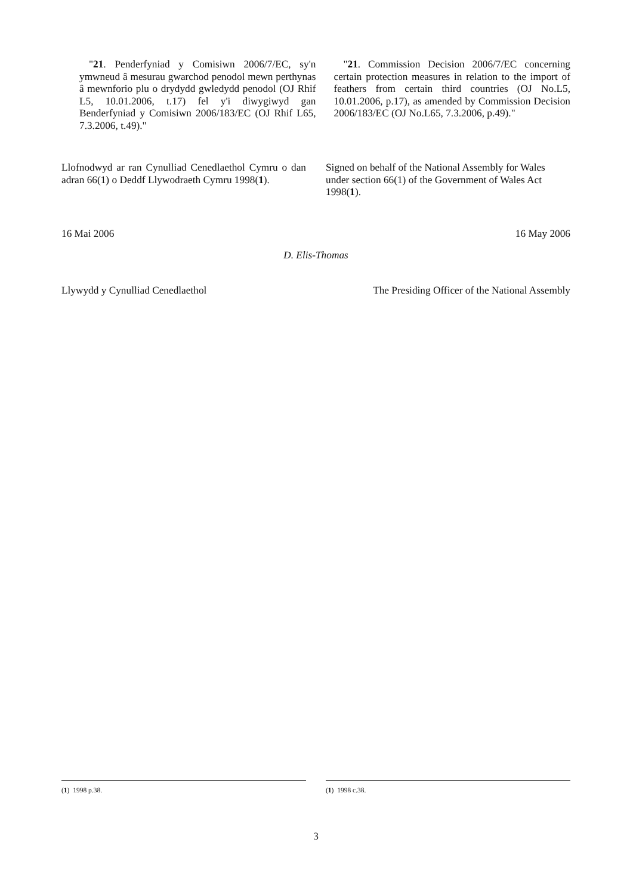"21. Penderfyniad y Comisiwn 2006/7/EC, sy'n ymwneud â mesurau gwarchod penodol mewn perthynas â mewnforio plu o drydydd gwledydd penodol (OJ Rhif L5, 10.01.2006, t.17) fel y'i diwygiwyd gan Benderfyniad y Comisiwn 2006/183/EC (OJ Rhif L65, 7.3.2006, t.49)."
"21. Commission Decision 2006/7/EC concerning certain protection measures in relation to the import of feathers from certain third countries (OJ No.L5, 10.01.2006, p.17), as amended by Commission Decision 2006/183/EC (OJ No.L65, 7.3.2006, p.49)."
Llofnodwyd ar ran Cynulliad Cenedlaethol Cymru o dan adran 66(1) o Deddf Llywodraeth Cymru 1998(1).
Signed on behalf of the National Assembly for Wales under section 66(1) of the Government of Wales Act 1998(1).
16 Mai 2006 16 May 2006
D. Elis-Thomas
Llywydd y Cynulliad Cenedlaethol
The Presiding Officer of the National Assembly
(1) 1998 p.38. (1) 1998 c.38.
3